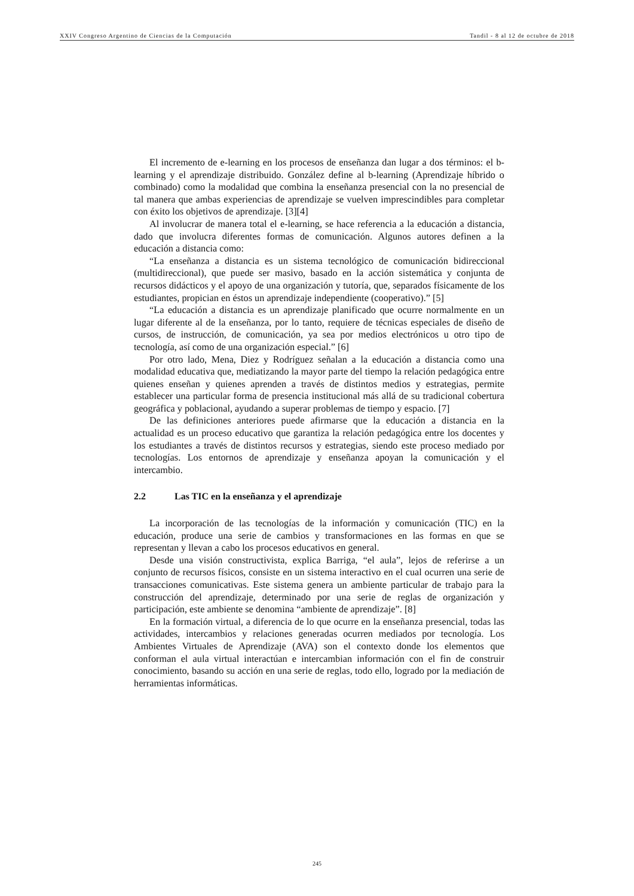XXIV Congreso Argentino de Ciencias de la Computación Tandil - 8 al 12 de octubre de 2018
El incremento de e-learning en los procesos de enseñanza dan lugar a dos términos: el b-learning y el aprendizaje distribuido. González define al b-learning (Aprendizaje híbrido o combinado) como la modalidad que combina la enseñanza presencial con la no presencial de tal manera que ambas experiencias de aprendizaje se vuelven imprescindibles para completar con éxito los objetivos de aprendizaje. [3][4]
Al involucrar de manera total el e-learning, se hace referencia a la educación a distancia, dado que involucra diferentes formas de comunicación. Algunos autores definen a la educación a distancia como:
“La enseñanza a distancia es un sistema tecnológico de comunicación bidireccional (multidireccional), que puede ser masivo, basado en la acción sistemática y conjunta de recursos didácticos y el apoyo de una organización y tutoría, que, separados físicamente de los estudiantes, propician en éstos un aprendizaje independiente (cooperativo).” [5]
“La educación a distancia es un aprendizaje planificado que ocurre normalmente en un lugar diferente al de la enseñanza, por lo tanto, requiere de técnicas especiales de diseño de cursos, de instrucción, de comunicación, ya sea por medios electrónicos u otro tipo de tecnología, así como de una organización especial.” [6]
Por otro lado, Mena, Diez y Rodríguez señalan a la educación a distancia como una modalidad educativa que, mediatizando la mayor parte del tiempo la relación pedagógica entre quienes enseñan y quienes aprenden a través de distintos medios y estrategias, permite establecer una particular forma de presencia institucional más allá de su tradicional cobertura geográfica y poblacional, ayudando a superar problemas de tiempo y espacio. [7]
De las definiciones anteriores puede afirmarse que la educación a distancia en la actualidad es un proceso educativo que garantiza la relación pedagógica entre los docentes y los estudiantes a través de distintos recursos y estrategias, siendo este proceso mediado por tecnologías. Los entornos de aprendizaje y enseñanza apoyan la comunicación y el intercambio.
2.2 Las TIC en la enseñanza y el aprendizaje
La incorporación de las tecnologías de la información y comunicación (TIC) en la educación, produce una serie de cambios y transformaciones en las formas en que se representan y llevan a cabo los procesos educativos en general.
Desde una visión constructivista, explica Barriga, “el aula”, lejos de referirse a un conjunto de recursos físicos, consiste en un sistema interactivo en el cual ocurren una serie de transacciones comunicativas. Este sistema genera un ambiente particular de trabajo para la construcción del aprendizaje, determinado por una serie de reglas de organización y participación, este ambiente se denomina “ambiente de aprendizaje”. [8]
En la formación virtual, a diferencia de lo que ocurre en la enseñanza presencial, todas las actividades, intercambios y relaciones generadas ocurren mediados por tecnología. Los Ambientes Virtuales de Aprendizaje (AVA) son el contexto donde los elementos que conforman el aula virtual interactúan e intercambian información con el fin de construir conocimiento, basando su acción en una serie de reglas, todo ello, logrado por la mediación de herramientas informáticas.
245